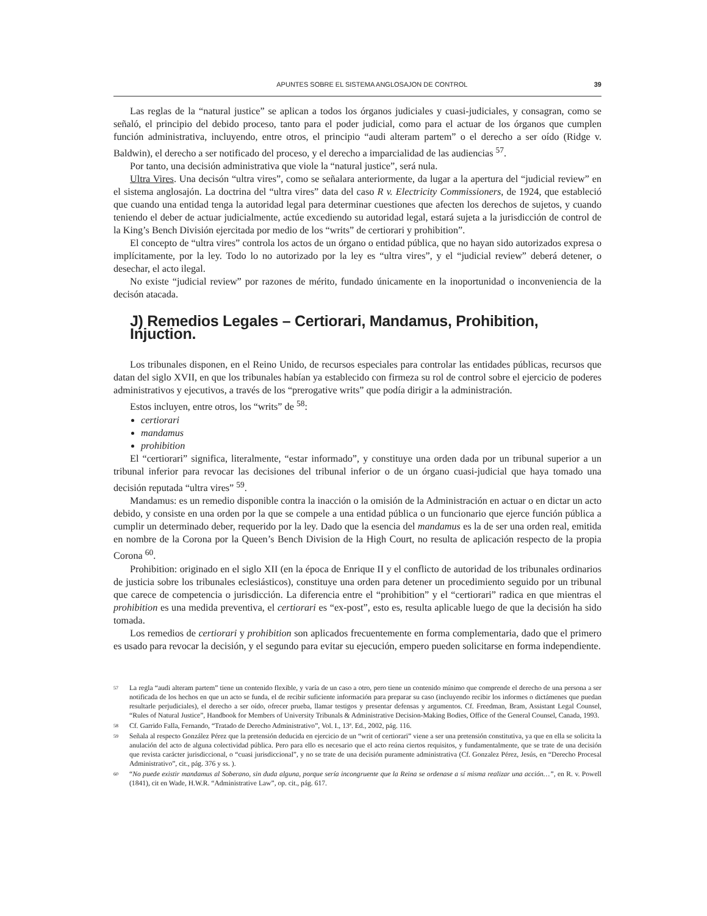APUNTES SOBRE EL SISTEMA ANGLOSAJON DE CONTROL 39
Las reglas de la “natural justice” se aplican a todos los órganos judiciales y cuasi-judiciales, y consagran, como se señaló, el principio del debido proceso, tanto para el poder judicial, como para el actuar de los órganos que cumplen función administrativa, incluyendo, entre otros, el principio “audi alteram partem” o el derecho a ser oído (Ridge v. Baldwin), el derecho a ser notificado del proceso, y el derecho a imparcialidad de las audiencias <sup>57</sup>.
Por tanto, una decisión administrativa que viole la “natural justice”, será nula.
Ultra Vires. Una decisón “ultra vires”, como se señalara anteriormente, da lugar a la apertura del “judicial review” en el sistema anglosajón. La doctrina del “ultra vires” data del caso R v. Electricity Commissioners, de 1924, que estableció que cuando una entidad tenga la autoridad legal para determinar cuestiones que afecten los derechos de sujetos, y cuando teniendo el deber de actuar judicialmente, actúe excediendo su autoridad legal, estará sujeta a la jurisdicción de control de la King’s Bench División ejercitada por medio de los “writs” de certiorari y prohibition”.
El concepto de “ultra vires” controla los actos de un órgano o entidad pública, que no hayan sido autorizados expresa o implícitamente, por la ley. Todo lo no autorizado por la ley es “ultra vires”, y el “judicial review” deberá detener, o desechar, el acto ilegal.
No existe “judicial review” por razones de mérito, fundado únicamente en la inoportunidad o inconveniencia de la decisón atacada.
J) Remedios Legales – Certiorari, Mandamus, Prohibition, Injuction.
Los tribunales disponen, en el Reino Unido, de recursos especiales para controlar las entidades públicas, recursos que datan del siglo XVII, en que los tribunales habían ya establecido con firmeza su rol de control sobre el ejercicio de poderes administrativos y ejecutivos, a través de los “prerogative writs” que podía dirigir a la administración.
Estos incluyen, entre otros, los “writs” de <sup>58</sup>:
certiorari
mandamus
prohibition
El “certiorari” significa, literalmente, “estar informado”, y constituye una orden dada por un tribunal superior a un tribunal inferior para revocar las decisiones del tribunal inferior o de un órgano cuasi-judicial que haya tomado una decisión reputada “ultra vires” <sup>59</sup>.
Mandamus: es un remedio disponible contra la inacción o la omisión de la Administración en actuar o en dictar un acto debido, y consiste en una orden por la que se compele a una entidad pública o un funcionario que ejerce función pública a cumplir un determinado deber, requerido por la ley. Dado que la esencia del mandamus es la de ser una orden real, emitida en nombre de la Corona por la Queen’s Bench Division de la High Court, no resulta de aplicación respecto de la propia Corona <sup>60</sup>.
Prohibition: originado en el siglo XII (en la época de Enrique II y el conflicto de autoridad de los tribunales ordinarios de justicia sobre los tribunales eclesiásticos), constituye una orden para detener un procedimiento seguido por un tribunal que carece de competencia o jurisdicción. La diferencia entre el “prohibition” y el “certiorari” radica en que mientras el prohibition es una medida preventiva, el certiorari es “ex-post”, esto es, resulta aplicable luego de que la decisión ha sido tomada.
Los remedios de certiorari y prohibition son aplicados frecuentemente en forma complementaria, dado que el primero es usado para revocar la decisión, y el segundo para evitar su ejecución, empero pueden solicitarse en forma independiente.
<sup>57</sup> La regla “audi alteram partem” tiene un contenido flexible, y varía de un caso a otro, pero tiene un contenido mínimo que comprende el derecho de una persona a ser notificada de los hechos en que un acto se funda, el de recibir suficiente información para preparar su caso (incluyendo recibir los informes o dictámenes que puedan resultarle perjudiciales), el derecho a ser oído, ofrecer prueba, llamar testigos y presentar defensas y argumentos. Cf. Freedman, Bram, Assistant Legal Counsel, “Rules of Natural Justice”, Handbook for Members of University Tribunals & Administrative Decision-Making Bodies, Office of the General Counsel, Canada, 1993.
<sup>58</sup> Cf. Garrido Falla, Fernando, “Tratado de Derecho Administrativo”, Vol. I., 13ª. Ed., 2002, pág. 116.
<sup>59</sup> Señala al respecto González Pérez que la pretensión deducida en ejercicio de un “writ of certiorari” viene a ser una pretensión constitutiva, ya que en ella se solicita la anulación del acto de alguna colectividad pública. Pero para ello es necesario que el acto reúna ciertos requisitos, y fundamentalmente, que se trate de una decisión que revista carácter jurisdiccional, o “cuasi jurisdiccional”, y no se trate de una decisión puramente administrativa (Cf. Gonzalez Pérez, Jesús, en “Derecho Procesal Administrativo”, cit., pág. 376 y ss. ).
<sup>60</sup> “No puede existir mandamus al Soberano, sin duda alguna, porque sería incongruente que la Reina se ordenase a sí misma realizar una acción…”, en R. v. Powell (1841), cit en Wade, H.W.R. “Administrative Law”, op. cit., pág. 617.